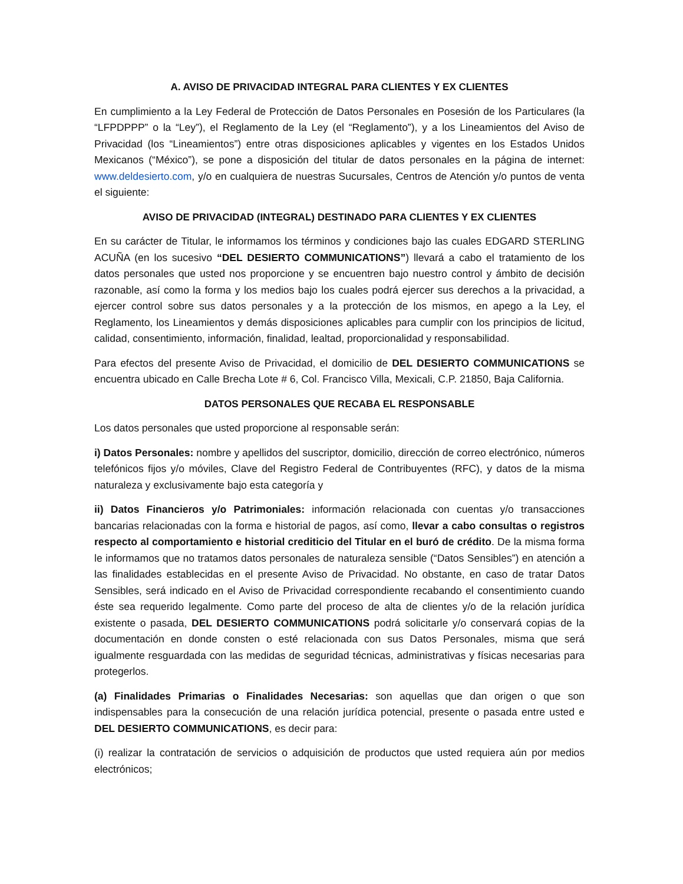A. AVISO DE PRIVACIDAD INTEGRAL PARA CLIENTES Y EX CLIENTES
En cumplimiento a la Ley Federal de Protección de Datos Personales en Posesión de los Particulares (la “LFPDPPP” o la “Ley”), el Reglamento de la Ley (el “Reglamento”), y a los Lineamientos del Aviso de Privacidad (los “Lineamientos”) entre otras disposiciones aplicables y vigentes en los Estados Unidos Mexicanos (“México”), se pone a disposición del titular de datos personales en la página de internet: www.deldesierto.com, y/o en cualquiera de nuestras Sucursales, Centros de Atención y/o puntos de venta el siguiente:
AVISO DE PRIVACIDAD (INTEGRAL) DESTINADO PARA CLIENTES Y EX CLIENTES
En su carácter de Titular, le informamos los términos y condiciones bajo las cuales EDGARD STERLING ACUÑA (en los sucesivo “DEL DESIERTO COMMUNICATIONS”) llevará a cabo el tratamiento de los datos personales que usted nos proporcione y se encuentren bajo nuestro control y ámbito de decisión razonable, así como la forma y los medios bajo los cuales podrá ejercer sus derechos a la privacidad, a ejercer control sobre sus datos personales y a la protección de los mismos, en apego a la Ley, el Reglamento, los Lineamientos y demás disposiciones aplicables para cumplir con los principios de licitud, calidad, consentimiento, información, finalidad, lealtad, proporcionalidad y responsabilidad.
Para efectos del presente Aviso de Privacidad, el domicilio de DEL DESIERTO COMMUNICATIONS se encuentra ubicado en Calle Brecha Lote # 6, Col. Francisco Villa, Mexicali, C.P. 21850, Baja California.
DATOS PERSONALES QUE RECABA EL RESPONSABLE
Los datos personales que usted proporcione al responsable serán:
i) Datos Personales: nombre y apellidos del suscriptor, domicilio, dirección de correo electrónico, números telefónicos fijos y/o móviles, Clave del Registro Federal de Contribuyentes (RFC), y datos de la misma naturaleza y exclusivamente bajo esta categoría y
ii) Datos Financieros y/o Patrimoniales: información relacionada con cuentas y/o transacciones bancarias relacionadas con la forma e historial de pagos, así como, llevar a cabo consultas o registros respecto al comportamiento e historial crediticio del Titular en el buró de crédito. De la misma forma le informamos que no tratamos datos personales de naturaleza sensible (“Datos Sensibles”) en atención a las finalidades establecidas en el presente Aviso de Privacidad. No obstante, en caso de tratar Datos Sensibles, será indicado en el Aviso de Privacidad correspondiente recabando el consentimiento cuando éste sea requerido legalmente. Como parte del proceso de alta de clientes y/o de la relación jurídica existente o pasada, DEL DESIERTO COMMUNICATIONS podrá solicitarle y/o conservará copias de la documentación en donde consten o esté relacionada con sus Datos Personales, misma que será igualmente resguardada con las medidas de seguridad técnicas, administrativas y físicas necesarias para protegerlos.
(a) Finalidades Primarias o Finalidades Necesarias: son aquellas que dan origen o que son indispensables para la consecución de una relación jurídica potencial, presente o pasada entre usted e DEL DESIERTO COMMUNICATIONS, es decir para:
(i) realizar la contratación de servicios o adquisición de productos que usted requiera aún por medios electrónicos;